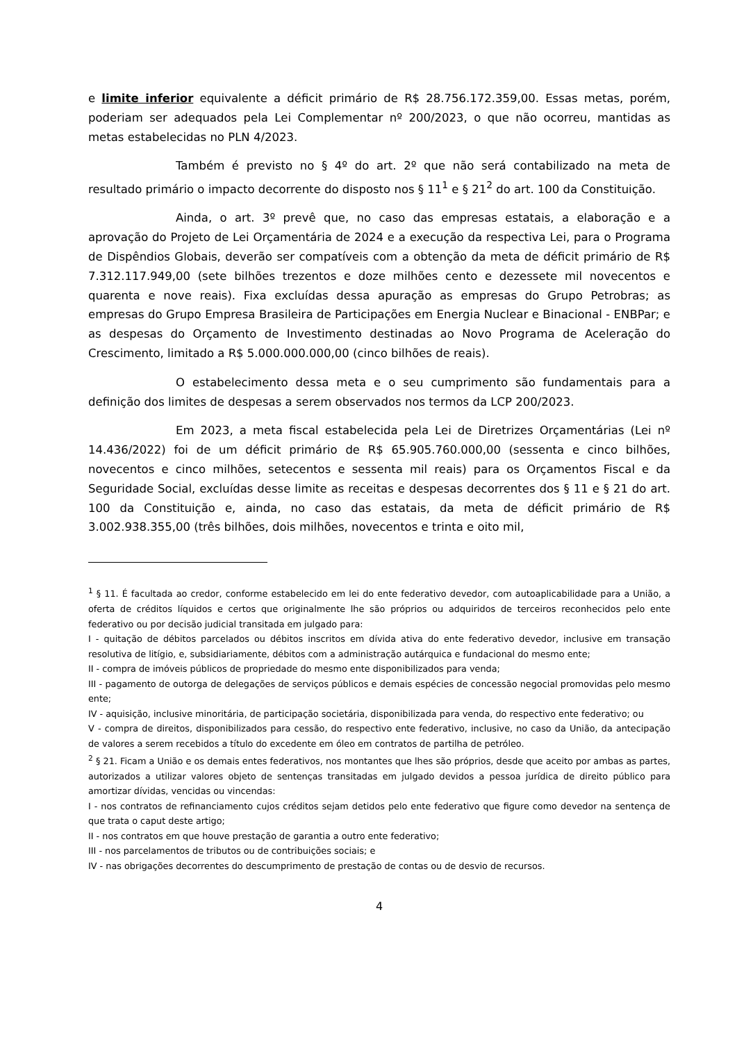e limite inferior equivalente a déficit primário de R$ 28.756.172.359,00. Essas metas, porém, poderiam ser adequados pela Lei Complementar nº 200/2023, o que não ocorreu, mantidas as metas estabelecidas no PLN 4/2023.
Também é previsto no § 4º do art. 2º que não será contabilizado na meta de resultado primário o impacto decorrente do disposto nos § 11<sup>1</sup> e § 21<sup>2</sup> do art. 100 da Constituição.
Ainda, o art. 3º prevê que, no caso das empresas estatais, a elaboração e a aprovação do Projeto de Lei Orçamentária de 2024 e a execução da respectiva Lei, para o Programa de Dispêndios Globais, deverão ser compatíveis com a obtenção da meta de déficit primário de R$ 7.312.117.949,00 (sete bilhões trezentos e doze milhões cento e dezessete mil novecentos e quarenta e nove reais). Fixa excluídas dessa apuração as empresas do Grupo Petrobras; as empresas do Grupo Empresa Brasileira de Participações em Energia Nuclear e Binacional - ENBPar; e as despesas do Orçamento de Investimento destinadas ao Novo Programa de Aceleração do Crescimento, limitado a R$ 5.000.000.000,00 (cinco bilhões de reais).
O estabelecimento dessa meta e o seu cumprimento são fundamentais para a definição dos limites de despesas a serem observados nos termos da LCP 200/2023.
Em 2023, a meta fiscal estabelecida pela Lei de Diretrizes Orçamentárias (Lei nº 14.436/2022) foi de um déficit primário de R$ 65.905.760.000,00 (sessenta e cinco bilhões, novecentos e cinco milhões, setecentos e sessenta mil reais) para os Orçamentos Fiscal e da Seguridade Social, excluídas desse limite as receitas e despesas decorrentes dos § 11 e § 21 do art. 100 da Constituição e, ainda, no caso das estatais, da meta de déficit primário de R$ 3.002.938.355,00 (três bilhões, dois milhões, novecentos e trinta e oito mil,
<sup>1</sup> § 11. É facultada ao credor, conforme estabelecido em lei do ente federativo devedor, com autoaplicabilidade para a União, a oferta de créditos líquidos e certos que originalmente lhe são próprios ou adquiridos de terceiros reconhecidos pelo ente federativo ou por decisão judicial transitada em julgado para:
I - quitação de débitos parcelados ou débitos inscritos em dívida ativa do ente federativo devedor, inclusive em transação resolutiva de litígio, e, subsidiariamente, débitos com a administração autárquica e fundacional do mesmo ente;
II - compra de imóveis públicos de propriedade do mesmo ente disponibilizados para venda;
III - pagamento de outorga de delegações de serviços públicos e demais espécies de concessão negocial promovidas pelo mesmo ente;
IV - aquisição, inclusive minoritária, de participação societária, disponibilizada para venda, do respectivo ente federativo; ou
V - compra de direitos, disponibilizados para cessão, do respectivo ente federativo, inclusive, no caso da União, da antecipação de valores a serem recebidos a título do excedente em óleo em contratos de partilha de petróleo.
<sup>2</sup> § 21. Ficam a União e os demais entes federativos, nos montantes que lhes são próprios, desde que aceito por ambas as partes, autorizados a utilizar valores objeto de sentenças transitadas em julgado devidos a pessoa jurídica de direito público para amortizar dívidas, vencidas ou vincendas:
I - nos contratos de refinanciamento cujos créditos sejam detidos pelo ente federativo que figure como devedor na sentença de que trata o caput deste artigo;
II - nos contratos em que houve prestação de garantia a outro ente federativo;
III - nos parcelamentos de tributos ou de contribuições sociais; e
IV - nas obrigações decorrentes do descumprimento de prestação de contas ou de desvio de recursos.
4